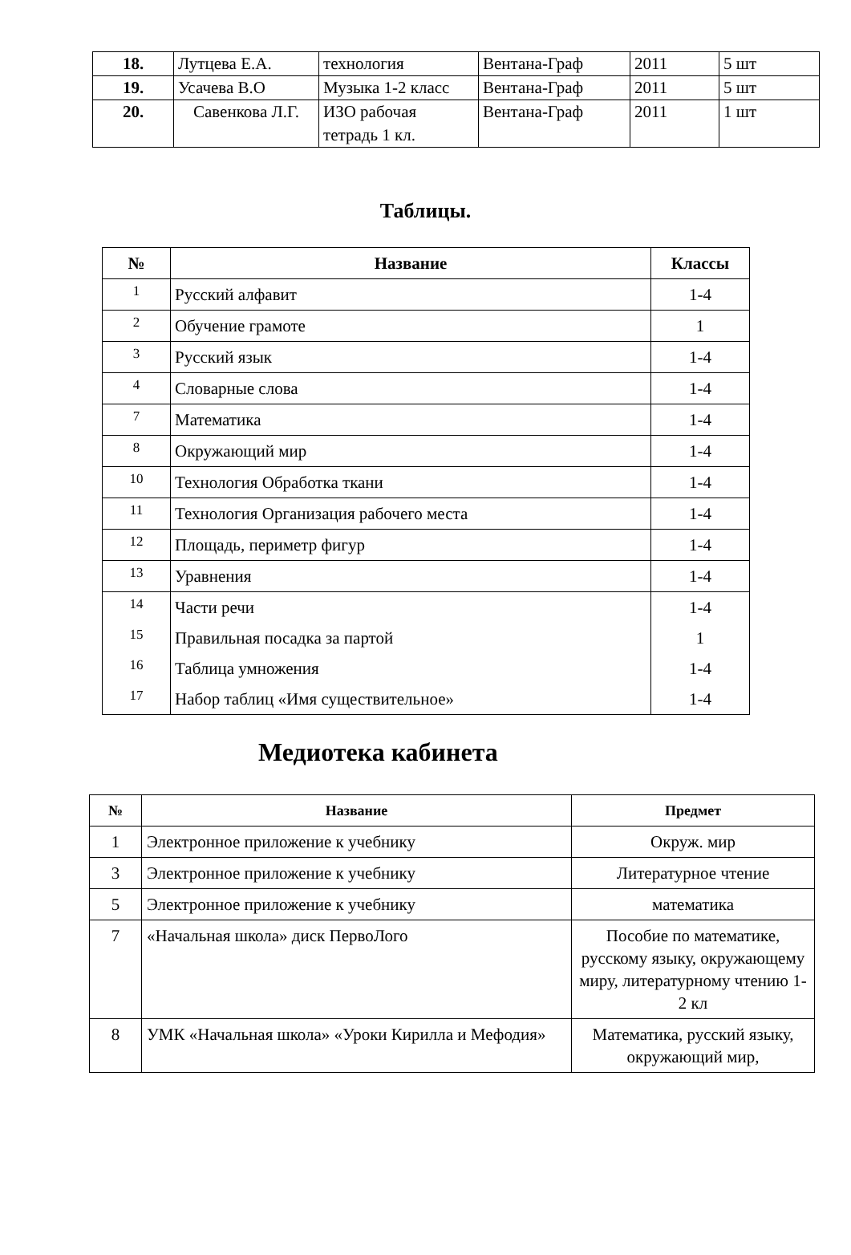| 18. | Лутцева Е.А. | технология | Вентана-Граф | 2011 | 5 шт |
| 19. | Усачева В.О | Музыка 1-2 класс | Вентана-Граф | 2011 | 5 шт |
| 20. | Савенкова Л.Г. | ИЗО рабочая тетрадь 1 кл. | Вентана-Граф | 2011 | 1 шт |
Таблицы.
| № | Название | Классы |
| --- | --- | --- |
| 1 | Русский алфавит | 1-4 |
| 2 | Обучение грамоте | 1 |
| 3 | Русский язык | 1-4 |
| 4 | Словарные слова | 1-4 |
| 7 | Математика | 1-4 |
| 8 | Окружающий мир | 1-4 |
| 10 | Технология Обработка ткани | 1-4 |
| 11 | Технология Организация рабочего места | 1-4 |
| 12 | Площадь, периметр фигур | 1-4 |
| 13 | Уравнения | 1-4 |
| 14 | Части речи | 1-4 |
| 15 | Правильная посадка за партой | 1 |
| 16 | Таблица умножения | 1-4 |
| 17 | Набор таблиц «Имя существительное» | 1-4 |
Медиотека кабинета
| № | Название | Предмет |
| --- | --- | --- |
| 1 | Электронное приложение к учебнику | Окруж. мир |
| 3 | Электронное приложение к учебнику | Литературное чтение |
| 5 | Электронное приложение к учебнику | математика |
| 7 | «Начальная школа» диск ПервоЛого | Пособие по математике, русскому языку, окружающему миру, литературному чтению 1-2 кл |
| 8 | УМК «Начальная школа» «Уроки Кирилла и Мефодия» | Математика, русский языку, окружающий мир, |